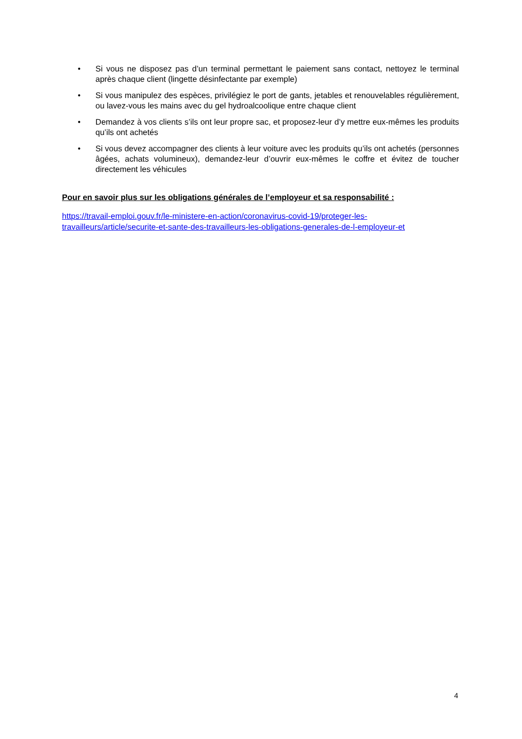• Si vous ne disposez pas d’un terminal permettant le paiement sans contact, nettoyez le terminal après chaque client (lingette désinfectante par exemple)
• Si vous manipulez des espèces, privilégiez le port de gants, jetables et renouvelables régulièrement, ou lavez-vous les mains avec du gel hydroalcoolique entre chaque client
• Demandez à vos clients s’ils ont leur propre sac, et proposez-leur d’y mettre eux-mêmes les produits qu’ils ont achetés
• Si vous devez accompagner des clients à leur voiture avec les produits qu’ils ont achetés (personnes âgées, achats volumineux), demandez-leur d’ouvrir eux-mêmes le coffre et évitez de toucher directement les véhicules
Pour en savoir plus sur les obligations générales de l’employeur et sa responsabilité :
https://travail-emploi.gouv.fr/le-ministere-en-action/coronavirus-covid-19/proteger-les-
travailleurs/article/securite-et-sante-des-travailleurs-les-obligations-generales-de-l-employeur-et
4